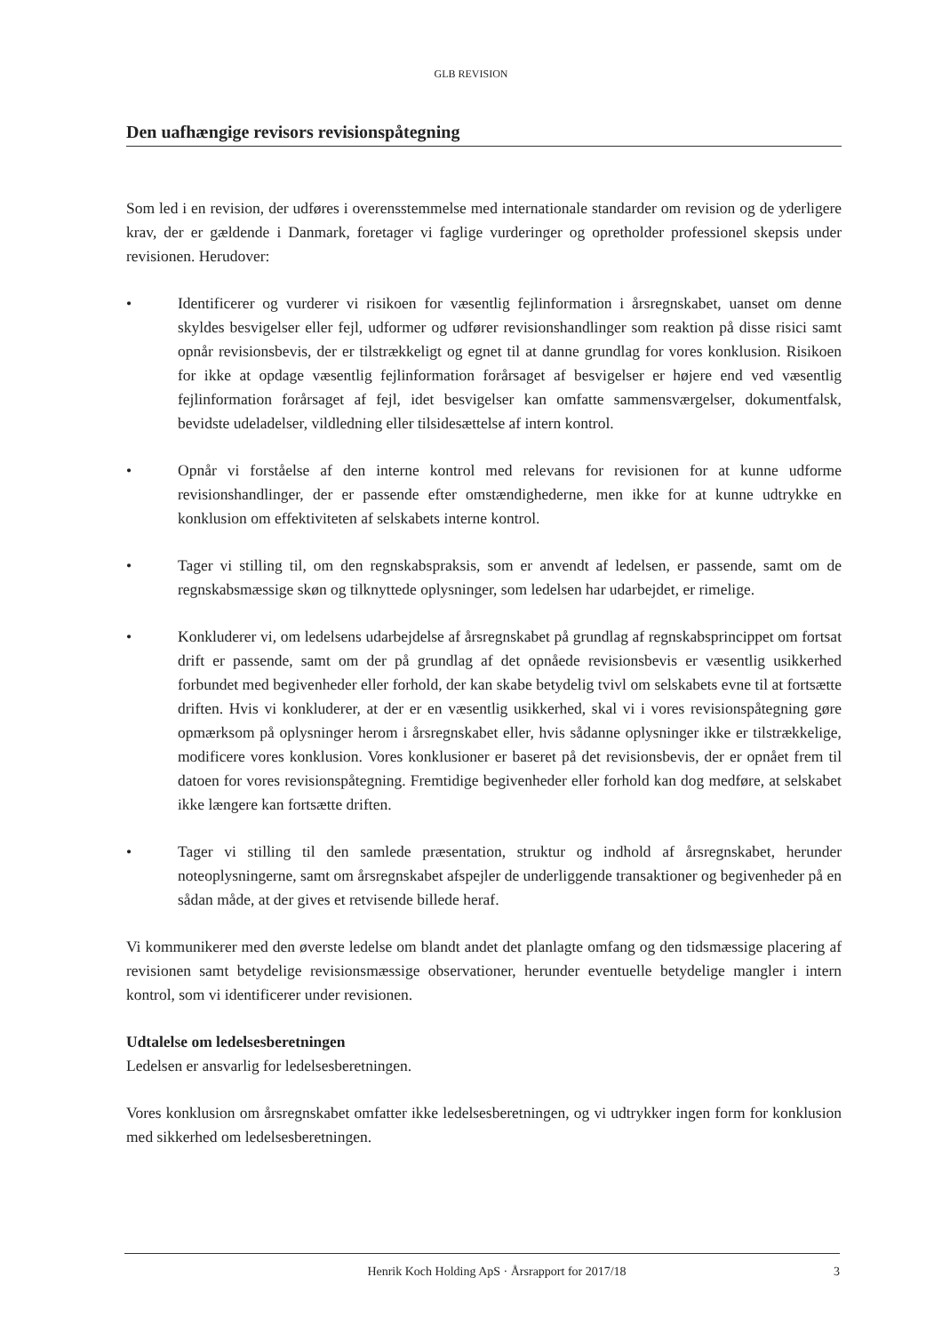GLB REVISION
Den uafhængige revisors revisionspåtegning
Som led i en revision, der udføres i overensstemmelse med internationale standarder om revision og de yderligere krav, der er gældende i Danmark, foretager vi faglige vurderinger og opretholder professionel skepsis under revisionen. Herudover:
• Identificerer og vurderer vi risikoen for væsentlig fejlinformation i årsregnskabet, uanset om denne skyldes besvigelser eller fejl, udformer og udfører revisionshandlinger som reaktion på disse risici samt opnår revisionsbevis, der er tilstrækkeligt og egnet til at danne grundlag for vores konklusion. Risikoen for ikke at opdage væsentlig fejlinformation forårsaget af besvigelser er højere end ved væsentlig fejlinformation forårsaget af fejl, idet besvigelser kan omfatte sammensværgelser, dokumentfalsk, bevidste udeladelser, vildledning eller tilsidesættelse af intern kontrol.
• Opnår vi forståelse af den interne kontrol med relevans for revisionen for at kunne udforme revisionshandlinger, der er passende efter omstændighederne, men ikke for at kunne udtrykke en konklusion om effektiviteten af selskabets interne kontrol.
• Tager vi stilling til, om den regnskabspraksis, som er anvendt af ledelsen, er passende, samt om de regnskabsmæssige skøn og tilknyttede oplysninger, som ledelsen har udarbejdet, er rimelige.
• Konkluderer vi, om ledelsens udarbejdelse af årsregnskabet på grundlag af regnskabsprincippet om fortsat drift er passende, samt om der på grundlag af det opnåede revisionsbevis er væsentlig usikkerhed forbundet med begivenheder eller forhold, der kan skabe betydelig tvivl om selskabets evne til at fortsætte driften. Hvis vi konkluderer, at der er en væsentlig usikkerhed, skal vi i vores revisionspåtegning gøre opmærksom på oplysninger herom i årsregnskabet eller, hvis sådanne oplysninger ikke er tilstrækkelige, modificere vores konklusion. Vores konklusioner er baseret på det revisionsbevis, der er opnået frem til datoen for vores revisionspåtegning. Fremtidige begivenheder eller forhold kan dog medføre, at selskabet ikke længere kan fortsætte driften.
• Tager vi stilling til den samlede præsentation, struktur og indhold af årsregnskabet, herunder noteoplysningerne, samt om årsregnskabet afspejler de underliggende transaktioner og begivenheder på en sådan måde, at der gives et retvisende billede heraf.
Vi kommunikerer med den øverste ledelse om blandt andet det planlagte omfang og den tidsmæssige placering af revisionen samt betydelige revisionsmæssige observationer, herunder eventuelle betydelige mangler i intern kontrol, som vi identificerer under revisionen.
Udtalelse om ledelsesberetningen
Ledelsen er ansvarlig for ledelsesberetningen.
Vores konklusion om årsregnskabet omfatter ikke ledelsesberetningen, og vi udtrykker ingen form for konklusion med sikkerhed om ledelsesberetningen.
Henrik Koch Holding ApS · Årsrapport for 2017/18 3